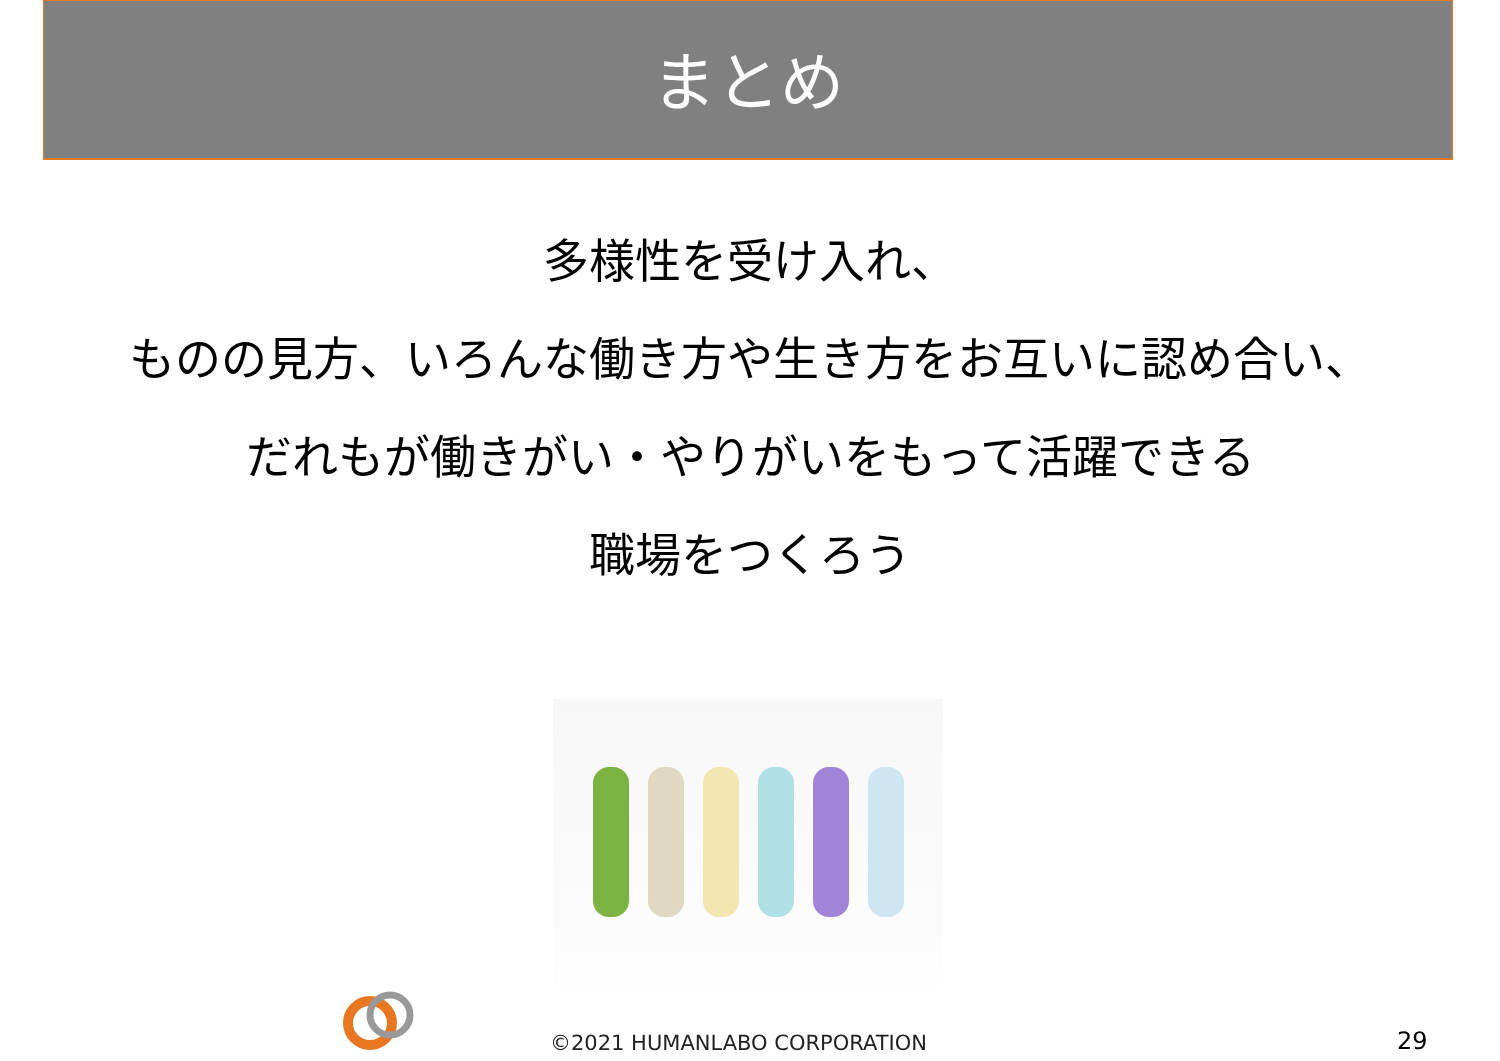まとめ
多様性を受け入れ、
ものの見方、いろんな働き方や生き方をお互いに認め合い、
だれもが働きがい・やりがいをもって活躍できる
職場をつくろう
©2021 HUMANLABO CORPORATION
29